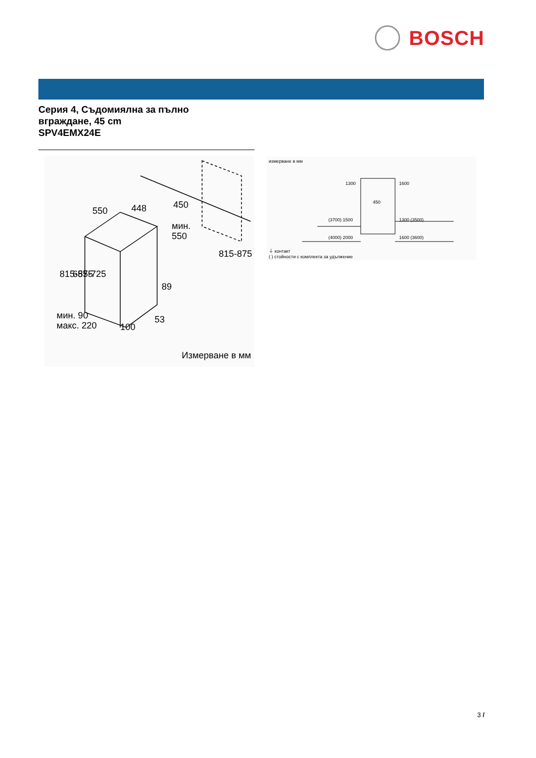BOSCH
Серия 4, Съдомиялна за пълно
вграждане, 45 cm
SPV4EMX24E
550
448
450
мин.
550
89
53
100
мин. 90
макс. 220
815-875
655-725
815-875
Измерване в мм
измерване в мм
1300
1600
450
(3700) 1500
1300 (3500)
(4000) 2000
1600 (3600)
⏚ контакт
( ) стойности с комплекта за удължение
3 /